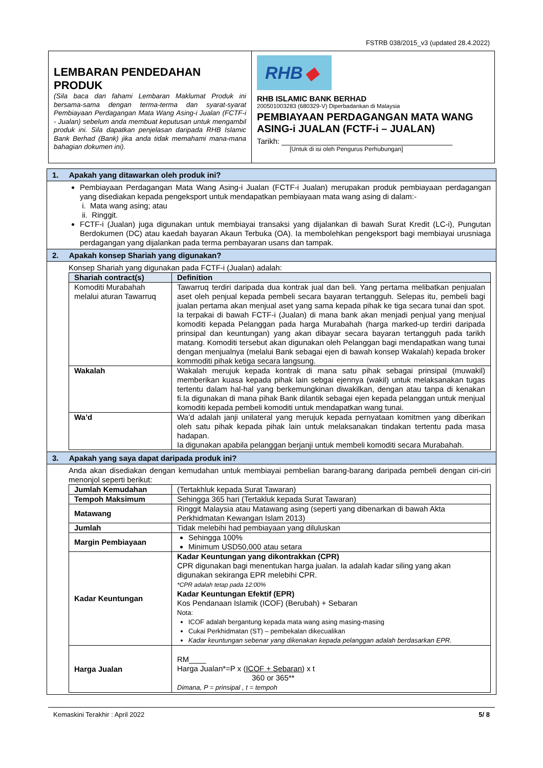FSTRB 038/2015_v3 (updated 28.4.2022)
LEMBARAN PENDEDAHAN PRODUK
(Sila baca dan fahami Lembaran Maklumat Produk ini bersama-sama dengan terma-terma dan syarat-syarat Pembiayaan Perdagangan Mata Wang Asing-i Jualan (FCTF-i - Jualan) sebelum anda membuat keputusan untuk mengambil produk ini. Sila dapatkan penjelasan daripada RHB Islamic Bank Berhad (Bank) jika anda tidak memahami mana-mana bahagian dokumen ini).
RHB ◆
RHB ISLAMIC BANK BERHAD
200501003283 (680329-V) Diperbadankan di Malaysia
PEMBIAYAAN PERDAGANGAN MATA WANG ASING-i JUALAN (FCTF-i – JUALAN)
Tarikh: ________________________________________
[Untuk di isi oleh Pengurus Perhubungan]
1. Apakah yang ditawarkan oleh produk ini?
Pembiayaan Perdagangan Mata Wang Asing-i Jualan (FCTF-i Jualan) merupakan produk pembiayaan perdagangan yang disediakan kepada pengeksport untuk mendapatkan pembiayaan mata wang asing di dalam:-
i. Mata wang asing; atau
ii. Ringgit.
FCTF-i (Jualan) juga digunakan untuk membiayai transaksi yang dijalankan di bawah Surat Kredit (LC-i), Pungutan Berdokumen (DC) atau kaedah bayaran Akaun Terbuka (OA). Ia membolehkan pengeksport bagi membiayai urusniaga perdagangan yang dijalankan pada terma pembayaran usans dan tampak.
2. Apakah konsep Shariah yang digunakan?
Konsep Shariah yang digunakan pada FCTF-i (Jualan) adalah:
| Shariah contract(s) | Definition |
| --- | --- |
| Komoditi Murabahah melalui aturan Tawarruq | Tawarruq terdiri daripada dua kontrak jual dan beli. Yang pertama melibatkan penjualan aset oleh penjual kepada pembeli secara bayaran tertangguh. Selepas itu, pembeli bagi jualan pertama akan menjual aset yang sama kepada pihak ke tiga secara tunai dan spot. Ia terpakai di bawah FCTF-i (Jualan) di mana bank akan menjadi penjual yang menjual komoditi kepada Pelanggan pada harga Murabahah (harga marked-up terdiri daripada prinsipal dan keuntungan) yang akan dibayar secara bayaran tertangguh pada tarikh matang. Komoditi tersebut akan digunakan oleh Pelanggan bagi mendapatkan wang tunai dengan menjualnya (melalui Bank sebagai ejen di bawah konsep Wakalah) kepada broker kommoditi pihak ketiga secara langsung. |
| Wakalah | Wakalah merujuk kepada kontrak di mana satu pihak sebagai prinsipal (muwakil) memberikan kuasa kepada pihak lain sebgai ejennya (wakil) untuk melaksanakan tugas tertentu dalam hal-hal yang berkemungkinan diwakilkan, dengan atau tanpa di kenakan fi.Ia digunakan di mana pihak Bank dilantik sebagai ejen kepada pelanggan untuk menjual komoditi kepada pembeli komoditi untuk mendapatkan wang tunai. |
| Wa’d | Wa’d adalah janji unilateral yang merujuk kepada pernyataan komitmen yang diberikan oleh satu pihak kepada pihak lain untuk melaksanakan tindakan tertentu pada masa hadapan. Ia digunakan apabila pelanggan berjanji untuk membeli komoditi secara Murabahah. |
3. Apakah yang saya dapat daripada produk ini?
Anda akan disediakan dengan kemudahan untuk membiayai pembelian barang-barang daripada pembeli dengan ciri-ciri menonjol seperti berikut:
| Jumlah Kemudahan | (Tertakhluk kepada Surat Tawaran) |
| Tempoh Maksimum | Sehingga 365 hari (Tertakluk kepada Surat Tawaran) |
| Matawang | Ringgit Malaysia atau Matawang asing (seperti yang dibenarkan di bawah Akta Perkhidmatan Kewangan Islam 2013) |
| Jumlah | Tidak melebihi had pembiayaan yang diluluskan |
| Margin Pembiayaan | Sehingga 100% Minimum USD50,000 atau setara |
| Kadar Keuntungan | Kadar Keuntungan yang dikontrakkan (CPR) CPR digunakan bagi menentukan harga jualan. Ia adalah kadar siling yang akan digunakan sekiranga EPR melebihi CPR. *CPR adalah tetap pada 12:00% Kadar Keuntungan Efektif (EPR) Kos Pendanaan Islamik (ICOF) (Berubah) + Sebaran Nota: ICOF adalah bergantung kepada mata wang asing masing-masing Cukai Perkhidmatan (ST) – pembekalan dikecualikan Kadar keuntungan sebenar yang dikenakan kepada pelanggan adalah berdasarkan EPR. |
| Harga Jualan | RM____ Harga Jualan*=P x ( ICOF + Sebaran ) x t 360 or 365** Dimana, P = prinsipal , t = tempoh |
Kemaskini Terakhir : April 2022 5/ 8